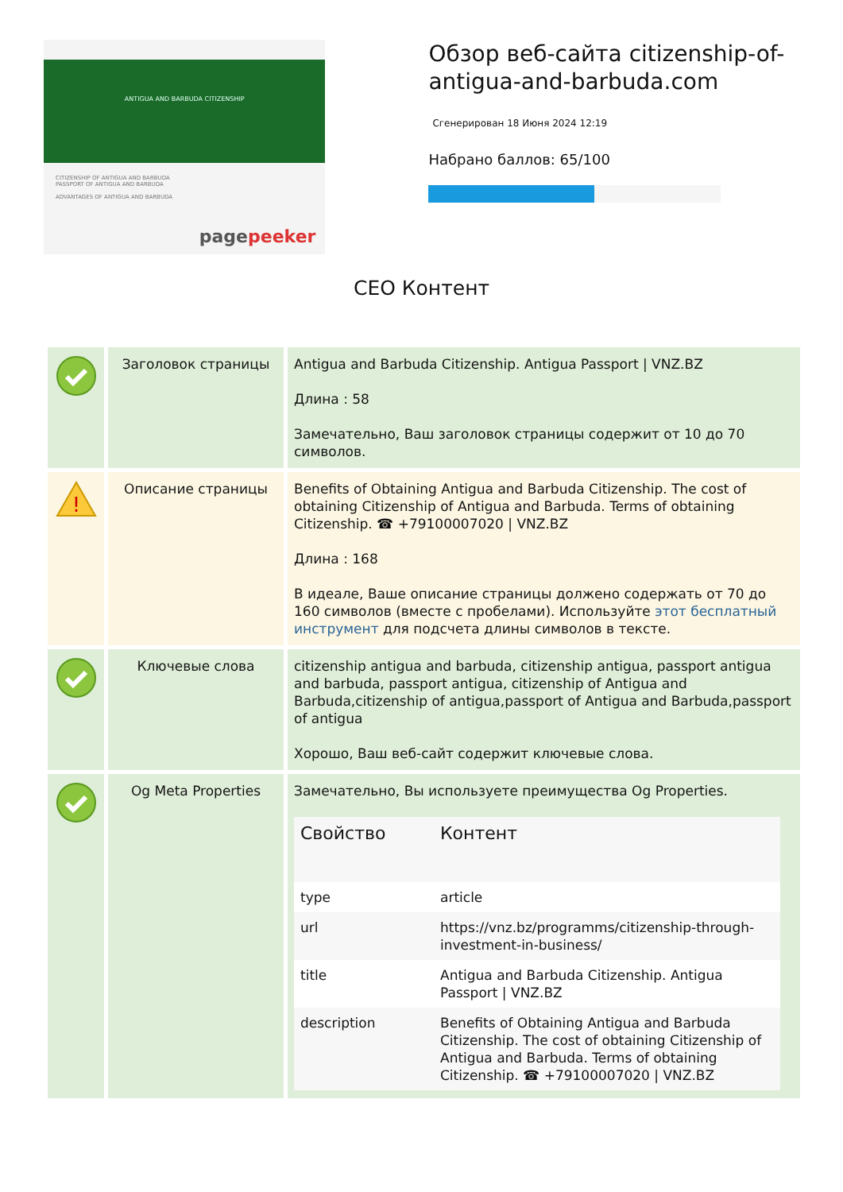ANTIGUA AND BARBUDA CITIZENSHIP
CITIZENSHIP OF ANTIGUA AND BARBUDA
PASSPORT OF ANTIGUA AND BARBUDA
ADVANTAGES OF ANTIGUA AND BARBUDA
pagepeeker
Обзор веб-сайта citizenship-of-antigua-and-barbuda.com
Сгенерирован 18 Июня 2024 12:19
Набрано баллов: 65/100
СЕО Контент
| | Заголовок страницы | Antigua and Barbuda Citizenship. Antigua Passport / VNZ.BZ Длина : 58 Замечательно, Ваш заголовок страницы содержит от 10 до 70 символов. |
| ! | Описание страницы | Benefits of Obtaining Antigua and Barbuda Citizenship. The cost of obtaining Citizenship of Antigua and Barbuda. Terms of obtaining Citizenship. ☎ +79100007020 / VNZ.BZ Длина : 168 В идеале, Ваше описание страницы должено содержать от 70 до 160 символов (вместе с пробелами). Используйте этот бесплатный инструмент для подсчета длины символов в тексте. |
| | Ключевые слова | citizenship antigua and barbuda, citizenship antigua, passport antigua and barbuda, passport antigua, citizenship of Antigua and Barbuda,citizenship of antigua,passport of Antigua and Barbuda,passport of antigua Хорошо, Ваш веб-сайт содержит ключевые слова. |
| | Og Meta Properties | Замечательно, Вы используете преимущества Og Properties. / Свойство / Контент / / --- / --- / / type / article / / url / https://vnz.bz/programms/citizenship-through-investment-in-business/ / / title / Antigua and Barbuda Citizenship. Antigua Passport / VNZ.BZ / / description / Benefits of Obtaining Antigua and Barbuda Citizenship. The cost of obtaining Citizenship of Antigua and Barbuda. Terms of obtaining Citizenship. ☎ +79100007020 / VNZ.BZ / |